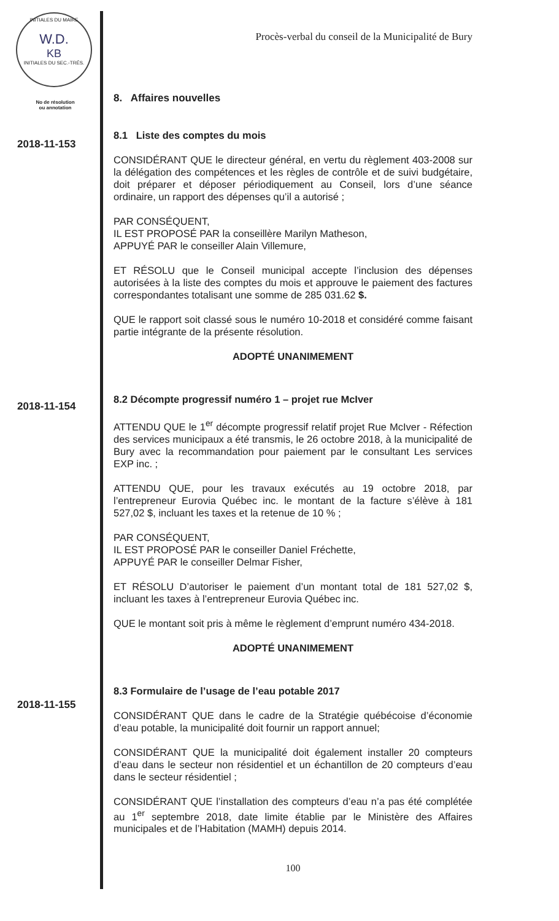INITIALES DU MAIRE
W.D.
KB
INITIALES DU SEC.-TRÉS.
No de résolution
ou annotation
2018-11-153
2018-11-154
2018-11-155
Procès-verbal du conseil de la Municipalité de Bury
8. Affaires nouvelles
8.1 Liste des comptes du mois
CONSIDÉRANT QUE le directeur général, en vertu du règlement 403-2008 sur la délégation des compétences et les règles de contrôle et de suivi budgétaire, doit préparer et déposer périodiquement au Conseil, lors d’une séance ordinaire, un rapport des dépenses qu’il a autorisé ;
PAR CONSÉQUENT,
IL EST PROPOSÉ PAR la conseillère Marilyn Matheson,
APPUYÉ PAR le conseiller Alain Villemure,
ET RÉSOLU que le Conseil municipal accepte l’inclusion des dépenses autorisées à la liste des comptes du mois et approuve le paiement des factures correspondantes totalisant une somme de 285 031.62 $.
QUE le rapport soit classé sous le numéro 10-2018 et considéré comme faisant partie intégrante de la présente résolution.
ADOPTÉ UNANIMEMENT
8.2 Décompte progressif numéro 1 – projet rue McIver
ATTENDU QUE le 1<sup>er</sup> décompte progressif relatif projet Rue McIver - Réfection des services municipaux a été transmis, le 26 octobre 2018, à la municipalité de Bury avec la recommandation pour paiement par le consultant Les services EXP inc. ;
ATTENDU QUE, pour les travaux exécutés au 19 octobre 2018, par l’entrepreneur Eurovia Québec inc. le montant de la facture s’élève à 181 527,02 $, incluant les taxes et la retenue de 10 % ;
PAR CONSÉQUENT,
IL EST PROPOSÉ PAR le conseiller Daniel Fréchette,
APPUYÉ PAR le conseiller Delmar Fisher,
ET RÉSOLU D’autoriser le paiement d’un montant total de 181 527,02 $, incluant les taxes à l’entrepreneur Eurovia Québec inc.
QUE le montant soit pris à même le règlement d’emprunt numéro 434-2018.
ADOPTÉ UNANIMEMENT
8.3 Formulaire de l’usage de l’eau potable 2017
CONSIDÉRANT QUE dans le cadre de la Stratégie québécoise d’économie d’eau potable, la municipalité doit fournir un rapport annuel;
CONSIDÉRANT QUE la municipalité doit également installer 20 compteurs d’eau dans le secteur non résidentiel et un échantillon de 20 compteurs d’eau dans le secteur résidentiel ;
CONSIDÉRANT QUE l’installation des compteurs d’eau n’a pas été complétée au 1<sup>er</sup> septembre 2018, date limite établie par le Ministère des Affaires municipales et de l’Habitation (MAMH) depuis 2014.
100